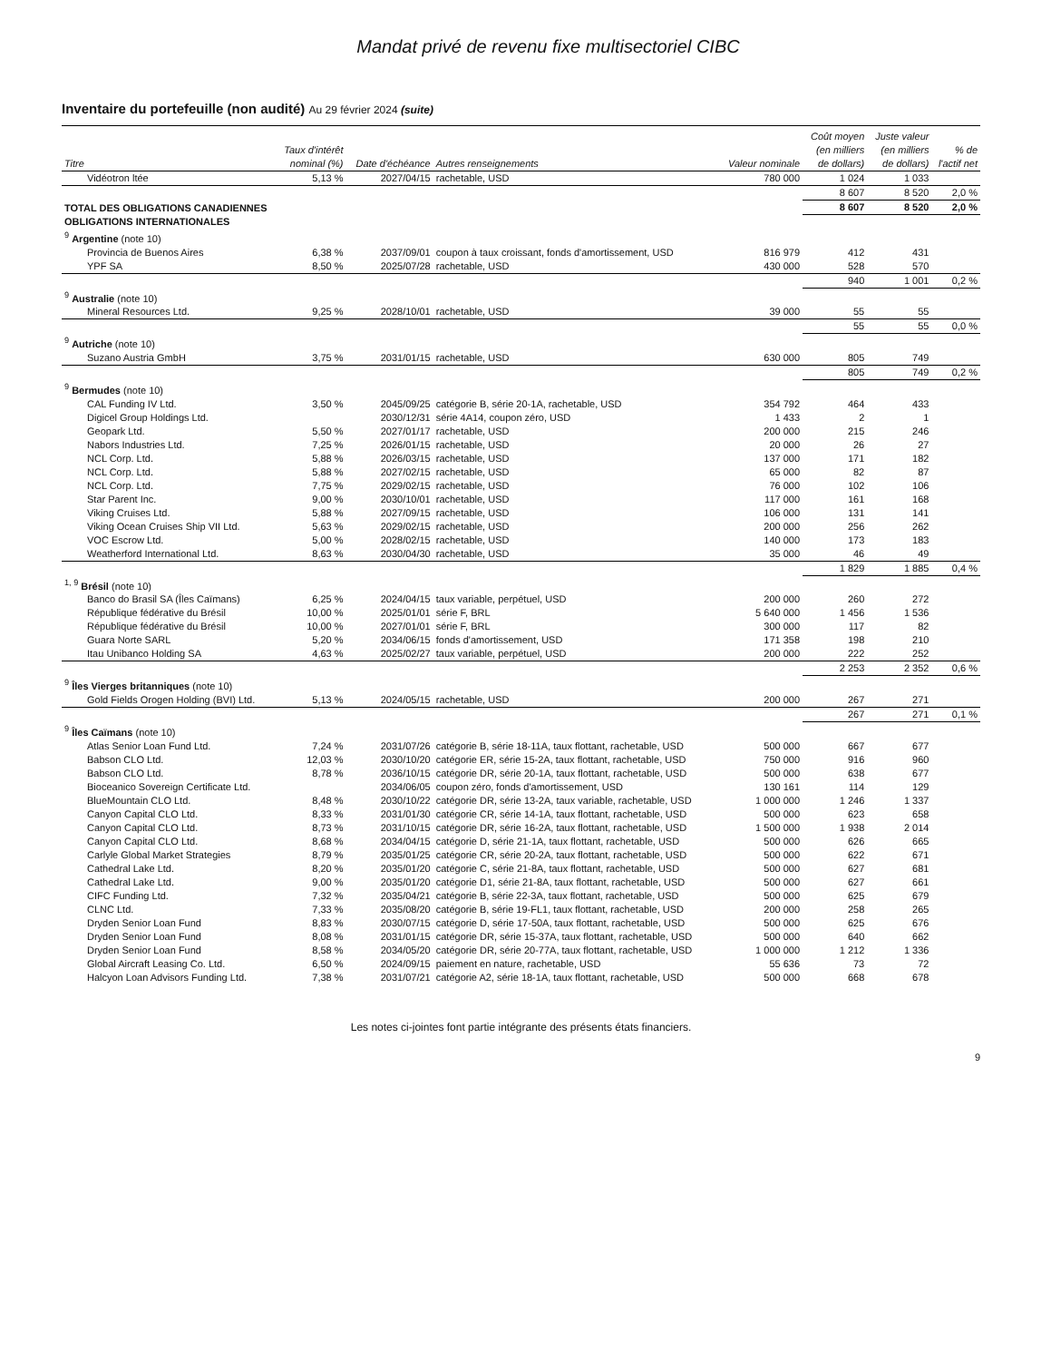Mandat privé de revenu fixe multisectoriel CIBC
Inventaire du portefeuille (non audité) Au 29 février 2024 (suite)
| Titre | Taux d'intérêt nominal (%) | Date d'échéance | Autres renseignements | Valeur nominale | Coût moyen (en milliers de dollars) | Juste valeur (en milliers de dollars) | % de l'actif net |
| --- | --- | --- | --- | --- | --- | --- | --- |
| Vidéotron ltée | 5,13 % | 2027/04/15 | rachetable, USD | 780 000 | 1 024 | 1 033 | |
| | | | | | 8 607 | 8 520 | 2,0 % |
| TOTAL DES OBLIGATIONS CANADIENNES | | | | | 8 607 | 8 520 | 2,0 % |
| OBLIGATIONS INTERNATIONALES | | | | | | | |
| <sup>9</sup> Argentine (note 10) | | | | | | | |
| Provincia de Buenos Aires | 6,38 % | 2037/09/01 | coupon à taux croissant, fonds d'amortissement, USD | 816 979 | 412 | 431 | |
| YPF SA | 8,50 % | 2025/07/28 | rachetable, USD | 430 000 | 528 | 570 | |
| | | | | | 940 | 1 001 | 0,2 % |
| <sup>9</sup> Australie (note 10) | | | | | | | |
| Mineral Resources Ltd. | 9,25 % | 2028/10/01 | rachetable, USD | 39 000 | 55 | 55 | |
| | | | | | 55 | 55 | 0,0 % |
| <sup>9</sup> Autriche (note 10) | | | | | | | |
| Suzano Austria GmbH | 3,75 % | 2031/01/15 | rachetable, USD | 630 000 | 805 | 749 | |
| | | | | | 805 | 749 | 0,2 % |
| <sup>9</sup> Bermudes (note 10) | | | | | | | |
| CAL Funding IV Ltd. | 3,50 % | 2045/09/25 | catégorie B, série 20-1A, rachetable, USD | 354 792 | 464 | 433 | |
| Digicel Group Holdings Ltd. | | 2030/12/31 | série 4A14, coupon zéro, USD | 1 433 | 2 | 1 | |
| Geopark Ltd. | 5,50 % | 2027/01/17 | rachetable, USD | 200 000 | 215 | 246 | |
| Nabors Industries Ltd. | 7,25 % | 2026/01/15 | rachetable, USD | 20 000 | 26 | 27 | |
| NCL Corp. Ltd. | 5,88 % | 2026/03/15 | rachetable, USD | 137 000 | 171 | 182 | |
| NCL Corp. Ltd. | 5,88 % | 2027/02/15 | rachetable, USD | 65 000 | 82 | 87 | |
| NCL Corp. Ltd. | 7,75 % | 2029/02/15 | rachetable, USD | 76 000 | 102 | 106 | |
| Star Parent Inc. | 9,00 % | 2030/10/01 | rachetable, USD | 117 000 | 161 | 168 | |
| Viking Cruises Ltd. | 5,88 % | 2027/09/15 | rachetable, USD | 106 000 | 131 | 141 | |
| Viking Ocean Cruises Ship VII Ltd. | 5,63 % | 2029/02/15 | rachetable, USD | 200 000 | 256 | 262 | |
| VOC Escrow Ltd. | 5,00 % | 2028/02/15 | rachetable, USD | 140 000 | 173 | 183 | |
| Weatherford International Ltd. | 8,63 % | 2030/04/30 | rachetable, USD | 35 000 | 46 | 49 | |
| | | | | | 1 829 | 1 885 | 0,4 % |
| <sup>1, 9</sup> Brésil (note 10) | | | | | | | |
| Banco do Brasil SA (Îles Caïmans) | 6,25 % | 2024/04/15 | taux variable, perpétuel, USD | 200 000 | 260 | 272 | |
| République fédérative du Brésil | 10,00 % | 2025/01/01 | série F, BRL | 5 640 000 | 1 456 | 1 536 | |
| République fédérative du Brésil | 10,00 % | 2027/01/01 | série F, BRL | 300 000 | 117 | 82 | |
| Guara Norte SARL | 5,20 % | 2034/06/15 | fonds d'amortissement, USD | 171 358 | 198 | 210 | |
| Itau Unibanco Holding SA | 4,63 % | 2025/02/27 | taux variable, perpétuel, USD | 200 000 | 222 | 252 | |
| | | | | | 2 253 | 2 352 | 0,6 % |
| <sup>9</sup> Îles Vierges britanniques (note 10) | | | | | | | |
| Gold Fields Orogen Holding (BVI) Ltd. | 5,13 % | 2024/05/15 | rachetable, USD | 200 000 | 267 | 271 | |
| | | | | | 267 | 271 | 0,1 % |
| <sup>9</sup> Îles Caïmans (note 10) | | | | | | | |
| Atlas Senior Loan Fund Ltd. | 7,24 % | 2031/07/26 | catégorie B, série 18-11A, taux flottant, rachetable, USD | 500 000 | 667 | 677 | |
| Babson CLO Ltd. | 12,03 % | 2030/10/20 | catégorie ER, série 15-2A, taux flottant, rachetable, USD | 750 000 | 916 | 960 | |
| Babson CLO Ltd. | 8,78 % | 2036/10/15 | catégorie DR, série 20-1A, taux flottant, rachetable, USD | 500 000 | 638 | 677 | |
| Bioceanico Sovereign Certificate Ltd. | | 2034/06/05 | coupon zéro, fonds d'amortissement, USD | 130 161 | 114 | 129 | |
| BlueMountain CLO Ltd. | 8,48 % | 2030/10/22 | catégorie DR, série 13-2A, taux variable, rachetable, USD | 1 000 000 | 1 246 | 1 337 | |
| Canyon Capital CLO Ltd. | 8,33 % | 2031/01/30 | catégorie CR, série 14-1A, taux flottant, rachetable, USD | 500 000 | 623 | 658 | |
| Canyon Capital CLO Ltd. | 8,73 % | 2031/10/15 | catégorie DR, série 16-2A, taux flottant, rachetable, USD | 1 500 000 | 1 938 | 2 014 | |
| Canyon Capital CLO Ltd. | 8,68 % | 2034/04/15 | catégorie D, série 21-1A, taux flottant, rachetable, USD | 500 000 | 626 | 665 | |
| Carlyle Global Market Strategies | 8,79 % | 2035/01/25 | catégorie CR, série 20-2A, taux flottant, rachetable, USD | 500 000 | 622 | 671 | |
| Cathedral Lake Ltd. | 8,20 % | 2035/01/20 | catégorie C, série 21-8A, taux flottant, rachetable, USD | 500 000 | 627 | 681 | |
| Cathedral Lake Ltd. | 9,00 % | 2035/01/20 | catégorie D1, série 21-8A, taux flottant, rachetable, USD | 500 000 | 627 | 661 | |
| CIFC Funding Ltd. | 7,32 % | 2035/04/21 | catégorie B, série 22-3A, taux flottant, rachetable, USD | 500 000 | 625 | 679 | |
| CLNC Ltd. | 7,33 % | 2035/08/20 | catégorie B, série 19-FL1, taux flottant, rachetable, USD | 200 000 | 258 | 265 | |
| Dryden Senior Loan Fund | 8,83 % | 2030/07/15 | catégorie D, série 17-50A, taux flottant, rachetable, USD | 500 000 | 625 | 676 | |
| Dryden Senior Loan Fund | 8,08 % | 2031/01/15 | catégorie DR, série 15-37A, taux flottant, rachetable, USD | 500 000 | 640 | 662 | |
| Dryden Senior Loan Fund | 8,58 % | 2034/05/20 | catégorie DR, série 20-77A, taux flottant, rachetable, USD | 1 000 000 | 1 212 | 1 336 | |
| Global Aircraft Leasing Co. Ltd. | 6,50 % | 2024/09/15 | paiement en nature, rachetable, USD | 55 636 | 73 | 72 | |
| Halcyon Loan Advisors Funding Ltd. | 7,38 % | 2031/07/21 | catégorie A2, série 18-1A, taux flottant, rachetable, USD | 500 000 | 668 | 678 | |
Les notes ci-jointes font partie intégrante des présents états financiers.
9